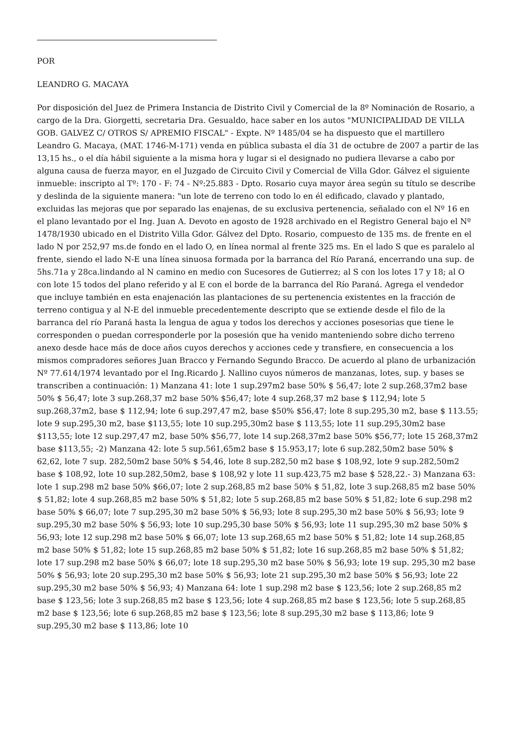POR
LEANDRO G. MACAYA
Por disposición del Juez de Primera Instancia de Distrito Civil y Comercial de la 8º Nominación de Rosario, a cargo de la Dra. Giorgetti, secretaria Dra. Gesualdo, hace saber en los autos "MUNICIPALIDAD DE VILLA GOB. GALVEZ C/ OTROS S/ APREMIO FISCAL" - Expte. Nº 1485/04 se ha dispuesto que el martillero Leandro G. Macaya, (MAT. 1746-M-171) venda en pública subasta el día 31 de octubre de 2007 a partir de las 13,15 hs., o el día hábil siguiente a la misma hora y lugar si el designado no pudiera llevarse a cabo por alguna causa de fuerza mayor, en el Juzgado de Circuito Civil y Comercial de Villa Gdor. Gálvez el siguiente inmueble: inscripto al Tº: 170 - F: 74 - Nº:25.883 - Dpto. Rosario cuya mayor área según su título se describe y deslinda de la siguiente manera: "un lote de terreno con todo lo en él edificado, clavado y plantado, excluidas las mejoras que por separado las enajenas, de su exclusiva pertenencia, señalado con el Nº 16 en el plano levantado por el Ing. Juan A. Devoto en agosto de 1928 archivado en el Registro General bajo el Nº 1478/1930 ubicado en el Distrito Villa Gdor. Gálvez del Dpto. Rosario, compuesto de 135 ms. de frente en el lado N por 252,97 ms.de fondo en el lado O, en línea normal al frente 325 ms. En el lado S que es paralelo al frente, siendo el lado N-E una línea sinuosa formada por la barranca del Río Paraná, encerrando una sup. de 5hs.71a y 28ca.lindando al N camino en medio con Sucesores de Gutierrez; al S con los lotes 17 y 18; al O con lote 15 todos del plano referido y al E con el borde de la barranca del Río Paraná. Agrega el vendedor que incluye también en esta enajenación las plantaciones de su pertenencia existentes en la fracción de terreno contigua y al N-E del inmueble precedentemente descripto que se extiende desde el filo de la barranca del río Paraná hasta la lengua de agua y todos los derechos y acciones posesorias que tiene le corresponden o puedan corresponderle por la posesión que ha venido manteniendo sobre dicho terreno anexo desde hace más de doce años cuyos derechos y acciones cede y transfiere, en consecuencia a los mismos compradores señores Juan Bracco y Fernando Segundo Bracco. De acuerdo al plano de urbanización Nº 77.614/1974 levantado por el Ing.Ricardo J. Nallino cuyos números de manzanas, lotes, sup. y bases se transcriben a continuación: 1) Manzana 41: lote 1 sup.297m2 base 50% $ 56,47; lote 2 sup.268,37m2 base 50% $ 56,47; lote 3 sup.268,37 m2 base 50% $56,47; lote 4 sup.268,37 m2 base $ 112,94; lote 5 sup.268,37m2, base $ 112,94; lote 6 sup.297,47 m2, base $50% $56,47; lote 8 sup.295,30 m2, base $ 113.55; lote 9 sup.295,30 m2, base $113,55; lote 10 sup.295,30m2 base $ 113,55; lote 11 sup.295,30m2 base $113,55; lote 12 sup.297,47 m2, base 50% $56,77, lote 14 sup.268,37m2 base 50% $56,77; lote 15 268,37m2 base $113,55; -2) Manzana 42: lote 5 sup.561,65m2 base $ 15.953,17; lote 6 sup.282,50m2 base 50% $ 62,62, lote 7 sup. 282,50m2 base 50% $ 54,46, lote 8 sup.282,50 m2 base $ 108,92, lote 9 sup.282,50m2 base $ 108,92, lote 10 sup.282,50m2, base $ 108,92 y lote 11 sup.423,75 m2 base $ 528,22.- 3) Manzana 63: lote 1 sup.298 m2 base 50% $66,07; lote 2 sup.268,85 m2 base 50% $ 51,82, lote 3 sup.268,85 m2 base 50% $ 51,82; lote 4 sup.268,85 m2 base 50% $ 51,82; lote 5 sup.268,85 m2 base 50% $ 51,82; lote 6 sup.298 m2 base 50% $ 66,07; lote 7 sup.295,30 m2 base 50% $ 56,93; lote 8 sup.295,30 m2 base 50% $ 56,93; lote 9 sup.295,30 m2 base 50% $ 56,93; lote 10 sup.295,30 base 50% $ 56,93; lote 11 sup.295,30 m2 base 50% $ 56,93; lote 12 sup.298 m2 base 50% $ 66,07; lote 13 sup.268,65 m2 base 50% $ 51,82; lote 14 sup.268,85 m2 base 50% $ 51,82; lote 15 sup.268,85 m2 base 50% $ 51,82; lote 16 sup.268,85 m2 base 50% $ 51,82; lote 17 sup.298 m2 base 50% $ 66,07; lote 18 sup.295,30 m2 base 50% $ 56,93; lote 19 sup. 295,30 m2 base 50% $ 56,93; lote 20 sup.295,30 m2 base 50% $ 56,93; lote 21 sup.295,30 m2 base 50% $ 56,93; lote 22 sup.295,30 m2 base 50% $ 56,93; 4) Manzana 64: lote 1 sup.298 m2 base $ 123,56; lote 2 sup.268,85 m2 base $ 123,56; lote 3 sup.268,85 m2 base $ 123,56; lote 4 sup.268,85 m2 base $ 123,56; lote 5 sup.268,85 m2 base $ 123,56; lote 6 sup.268,85 m2 base $ 123,56; lote 8 sup.295,30 m2 base $ 113,86; lote 9 sup.295,30 m2 base $ 113,86; lote 10